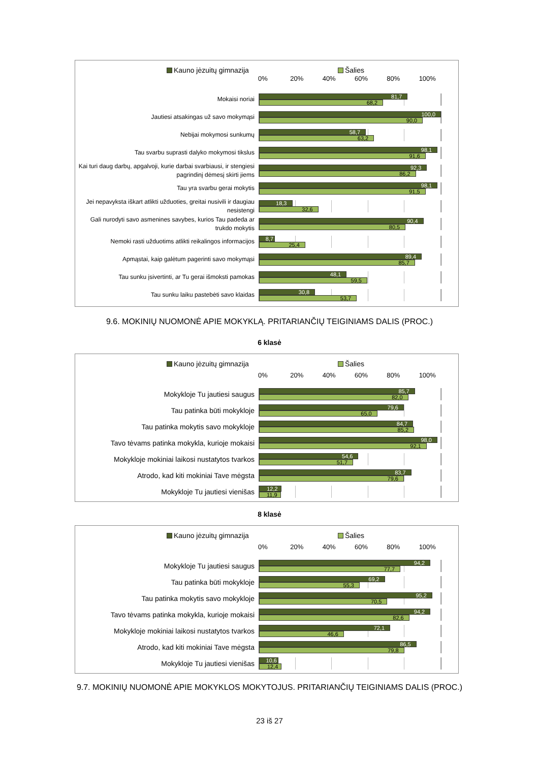Kauno jėzuitų gimnazija Šalies
0% 20% 40% 60% 80% 100%
Mokaisi noriai
81,7
68,2
Jautiesi atsakingas už savo mokymąsi
100,0
90,0
Nebijai mokymosi sunkumų
58,7
63,2
Tau svarbu suprasti dalyko mokymosi tikslus
98,1
91,6
Kai turi daug darbų, apgalvoji, kurie darbai svarbiausi, ir stengiesi pagrindinį dėmesį skirti jiems
92,3
86,2
Tau yra svarbu gerai mokytis
98,1
91,5
Jei nepavyksta iškart atlikti užduoties, greitai nusivili ir daugiau nesistengi
18,3
32,6
Gali nurodyti savo asmenines savybes, kurios Tau padeda ar trukdo mokytis
90,4
80,5
Nemoki rasti užduotims atlikti reikalingos informacijos
8,7
25,4
Apmąstai, kaip galėtum pagerinti savo mokymąsi
89,4
85,7
Tau sunku įsivertinti, ar Tu gerai išmoksti pamokas
48,1
59,5
Tau sunku laiku pastebėti savo klaidas
30,8
53,7
9.6. MOKINIŲ NUOMONĖ APIE MOKYKLĄ. PRITARIANČIŲ TEIGINIAMS DALIS (PROC.)
6 klasė
Kauno jėzuitų gimnazija Šalies
0% 20% 40% 60% 80% 100%
Mokykloje Tu jautiesi saugus
85,7
82,0
Tau patinka būti mokykloje
79,6
65,0
Tau patinka mokytis savo mokykloje
84,7
85,2
Tavo tėvams patinka mokykla, kurioje mokaisi
98,0
92,1
Mokykloje mokiniai laikosi nustatytos tvarkos
54,6
51,7
Atrodo, kad kiti mokiniai Tave mėgsta
83,7
79,6
Mokykloje Tu jautiesi vienišas
12,2
11,9
8 klasė
Kauno jėzuitų gimnazija Šalies
0% 20% 40% 60% 80% 100%
Mokykloje Tu jautiesi saugus
94,2
77,7
Tau patinka būti mokykloje
69,2
55,3
Tau patinka mokytis savo mokykloje
95,2
70,5
Tavo tėvams patinka mokykla, kurioje mokaisi
94,2
82,6
Mokykloje mokiniai laikosi nustatytos tvarkos
72,1
46,6
Atrodo, kad kiti mokiniai Tave mėgsta
86,5
79,8
Mokykloje Tu jautiesi vienišas
10,6
12,4
9.7. MOKINIŲ NUOMONĖ APIE MOKYKLOS MOKYTOJUS. PRITARIANČIŲ TEIGINIAMS DALIS (PROC.)
23 iš 27